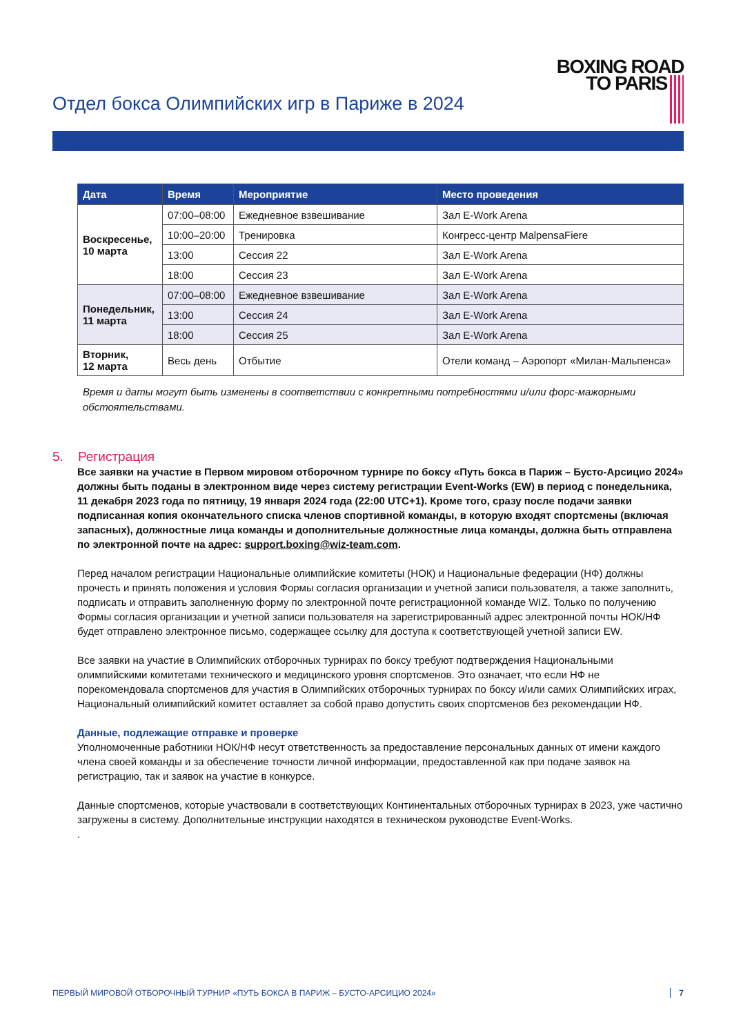Отдел бокса Олимпийских игр в Париже в 2024
BOXING ROAD
TO PARIS
| Дата | Время | Мероприятие | Место проведения |
| --- | --- | --- | --- |
| Воскресенье, 10 марта | 07:00–08:00 | Ежедневное взвешивание | Зал E-Work Arena |
| | 10:00–20:00 | Тренировка | Конгресс-центр MalpensaFiere |
| | 13:00 | Сессия 22 | Зал E-Work Arena |
| | 18:00 | Сессия 23 | Зал E-Work Arena |
| Понедельник, 11 марта | 07:00–08:00 | Ежедневное взвешивание | Зал E-Work Arena |
| | 13:00 | Сессия 24 | Зал E-Work Arena |
| | 18:00 | Сессия 25 | Зал E-Work Arena |
| Вторник, 12 марта | Весь день | Отбытие | Отели команд – Аэропорт «Милан-Мальпенса» |
Время и даты могут быть изменены в соответствии с конкретными потребностями и/или форс-мажорными обстоятельствами.
5. Регистрация
Все заявки на участие в Первом мировом отборочном турнире по боксу «Путь бокса в Париж – Бусто-Арсицио 2024» должны быть поданы в электронном виде через систему регистрации Event-Works (EW) в период с понедельника, 11 декабря 2023 года по пятницу, 19 января 2024 года (22:00 UTC+1). Кроме того, сразу после подачи заявки подписанная копия окончательного списка членов спортивной команды, в которую входят спортсмены (включая запасных), должностные лица команды и дополнительные должностные лица команды, должна быть отправлена по электронной почте на адрес: support.boxing@wiz-team.com.
Перед началом регистрации Национальные олимпийские комитеты (НОК) и Национальные федерации (НФ) должны прочесть и принять положения и условия Формы согласия организации и учетной записи пользователя, а также заполнить, подписать и отправить заполненную форму по электронной почте регистрационной команде WIZ. Только по получению Формы согласия организации и учетной записи пользователя на зарегистрированный адрес электронной почты НОК/НФ будет отправлено электронное письмо, содержащее ссылку для доступа к соответствующей учетной записи EW.
Все заявки на участие в Олимпийских отборочных турнирах по боксу требуют подтверждения Национальными олимпийскими комитетами технического и медицинского уровня спортсменов. Это означает, что если НФ не порекомендовала спортсменов для участия в Олимпийских отборочных турнирах по боксу и/или самих Олимпийских играх, Национальный олимпийский комитет оставляет за собой право допустить своих спортсменов без рекомендации НФ.
Данные, подлежащие отправке и проверке
Уполномоченные работники НОК/НФ несут ответственность за предоставление персональных данных от имени каждого члена своей команды и за обеспечение точности личной информации, предоставленной как при подаче заявок на регистрацию, так и заявок на участие в конкурсе.
Данные спортсменов, которые участвовали в соответствующих Континентальных отборочных турнирах в 2023, уже частично загружены в систему. Дополнительные инструкции находятся в техническом руководстве Event-Works.
.
ПЕРВЫЙ МИРОВОЙ ОТБОРОЧНЫЙ ТУРНИР «ПУТЬ БОКСА В ПАРИЖ – БУСТО-АРСИЦИО 2024» 7